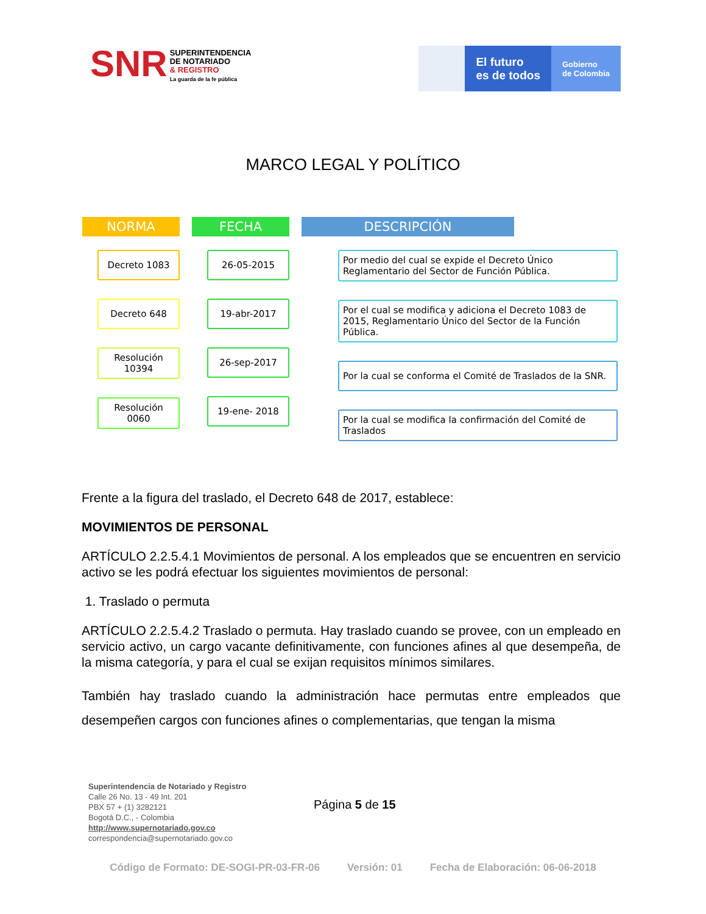SNR
SUPERINTENDENCIA
DE NOTARIADO
& REGISTRO
La guarda de la fe pública
El futuro
es de todos
Gobierno
de Colombia
MARCO LEGAL Y POLÍTICO
NORMA
Decreto 1083
Decreto 648
Resolución 10394
Resolución 0060
FECHA
26-05-2015
19-abr-2017
26-sep-2017
19-ene- 2018
DESCRIPCIÓN
Por medio del cual se expide el Decreto Único Reglamentario del Sector de Función Pública.
Por el cual se modifica y adiciona el Decreto 1083 de 2015, Reglamentario Único del Sector de la Función Pública.
Por la cual se conforma el Comité de Traslados de la SNR.
Por la cual se modifica la confirmación del Comité de Traslados
Frente a la figura del traslado, el Decreto 648 de 2017, establece:
MOVIMIENTOS DE PERSONAL
ARTÍCULO 2.2.5.4.1 Movimientos de personal. A los empleados que se encuentren en servicio activo se les podrá efectuar los siguientes movimientos de personal:
1. Traslado o permuta
ARTÍCULO 2.2.5.4.2 Traslado o permuta. Hay traslado cuando se provee, con un empleado en servicio activo, un cargo vacante definitivamente, con funciones afines al que desempeña, de la misma categoría, y para el cual se exijan requisitos mínimos similares.
También hay traslado cuando la administración hace permutas entre empleados que desempeñen cargos con funciones afines o complementarias, que tengan la misma
Superintendencia de Notariado y Registro
Calle 26 No. 13 - 49 Int. 201
PBX 57 + (1) 3282121
Bogotá D.C., - Colombia
http://www.supernotariado.gov.co
correspondencia@supernotariado.gov.co
Página 5 de 15
Código de Formato: DE-SOGI-PR-03-FR-06 Versión: 01 Fecha de Elaboración: 06-06-2018